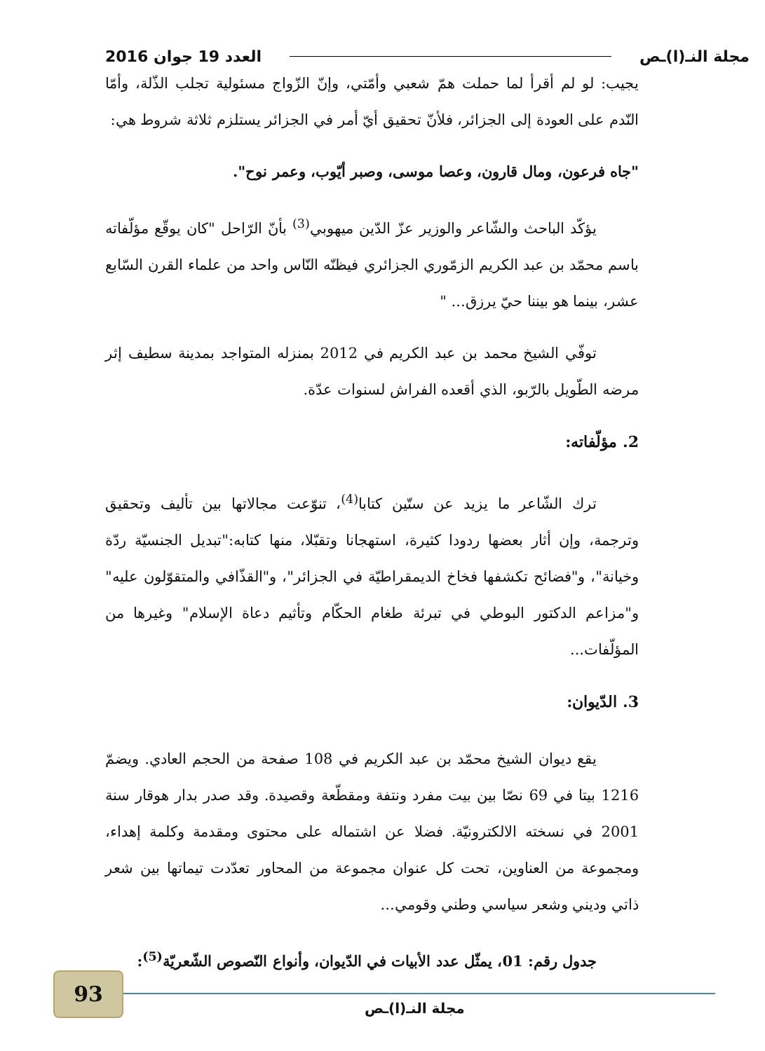مجلة النـ(ا)ـص العدد 19 جوان 2016
يجيب: لو لم أقرأ لما حملت همّ شعبي وأمّتي، وإنّ الزّواج مسئولية تجلب الذّلة، وأمّا النّدم على العودة إلى الجزائر، فلأنّ تحقيق أيّ أمر في الجزائر يستلزم ثلاثة شروط هي:
"جاه فرعون، ومال قارون، وعصا موسى، وصبر أيّوب، وعمر نوح".
يؤكّد الباحث والشّاعر والوزير عزّ الدّين ميهوبي<sup>(3)</sup> بأنّ الرّاحل "كان يوقّع مؤلّفاته باسم محمّد بن عبد الكريم الزمّوري الجزائري فيظنّه النّاس واحد من علماء القرن السّابع عشر، بينما هو بيننا حيّ يرزق... "
توفّي الشيخ محمد بن عبد الكريم في 2012 بمنزله المتواجد بمدينة سطيف إثر مرضه الطّويل بالرّبو، الذي أقعده الفراش لسنوات عدّة.
2. مؤلّفاته:
ترك الشّاعر ما يزيد عن ستّين كتابا<sup>(4)</sup>، تنوّعت مجالاتها بين تأليف وتحقيق وترجمة، وإن أثار بعضها ردودا كثيرة، استهجانا وتقبّلا، منها كتابه:"تبديل الجنسيّة ردّة وخيانة"، و"فضائح تكشفها فخاخ الديمقراطيّة في الجزائر"، و"القذّافي والمتقوّلون عليه" و"مزاعم الدكتور البوطي في تبرئة طغام الحكّام وتأثيم دعاة الإسلام" وغيرها من المؤلّفات...
3. الدّيوان:
يقع ديوان الشيخ محمّد بن عبد الكريم في 108 صفحة من الحجم العادي. ويضمّ 1216 بيتا في 69 نصّا بين بيت مفرد ونتفة ومقطّعة وقصيدة. وقد صدر بدار هوقار سنة 2001 في نسخته الالكترونيّة. فضلا عن اشتماله على محتوى ومقدمة وكلمة إهداء، ومجموعة من العناوين، تحت كل عنوان مجموعة من المحاور تعدّدت تيماتها بين شعر ذاتي وديني وشعر سياسي وطني وقومي...
جدول رقم: 01، يمثّل عدد الأبيات في الدّيوان، وأنواع النّصوص الشّعريّة<sup>(5)</sup>:
93
مجلة النـ(ا)ـص